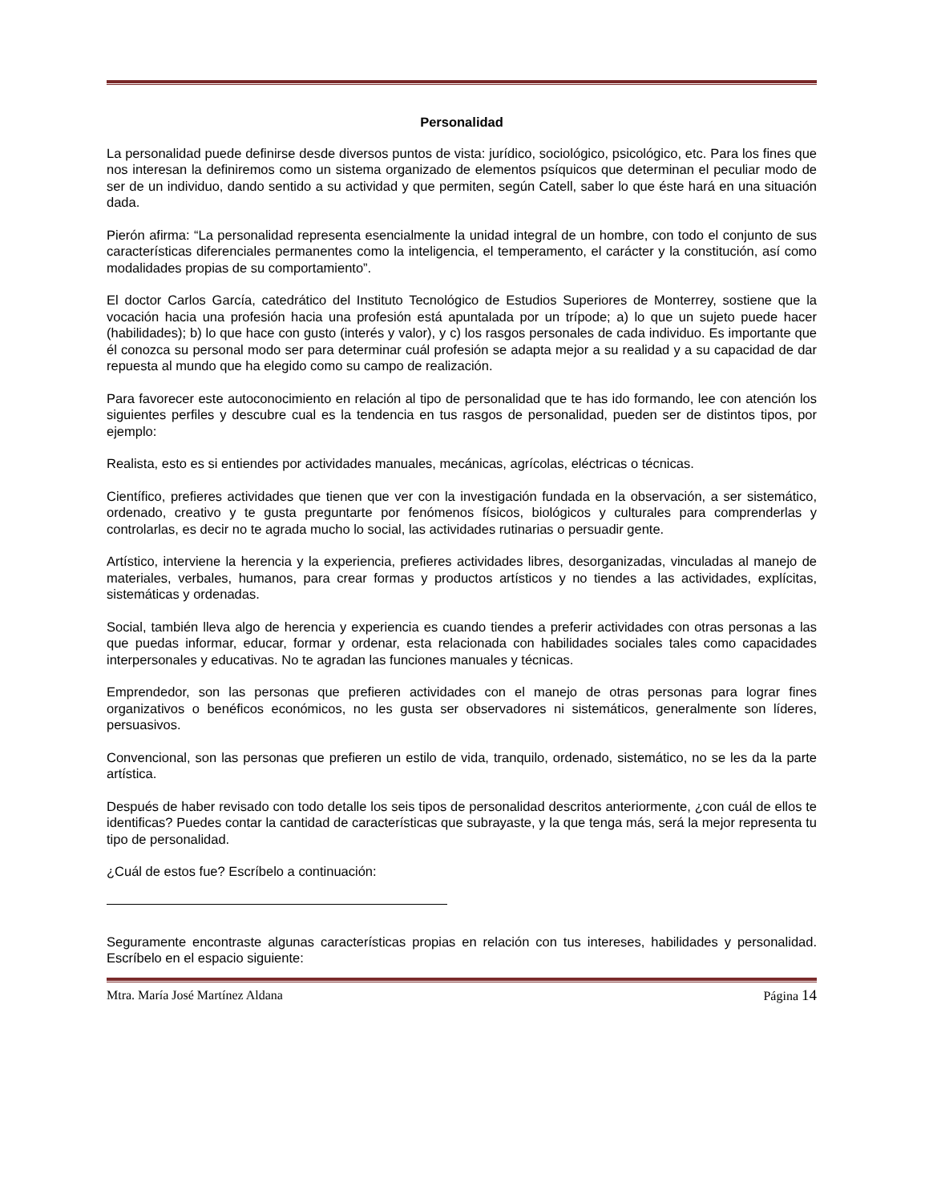Personalidad
La personalidad puede definirse desde diversos puntos de vista: jurídico, sociológico, psicológico, etc. Para los fines que nos interesan la definiremos como un sistema organizado de elementos psíquicos que determinan el peculiar modo de ser de un individuo, dando sentido a su actividad y que permiten, según Catell, saber lo que éste hará en una situación dada.
Pierón afirma: “La personalidad representa esencialmente la unidad integral de un hombre, con todo el conjunto de sus características diferenciales permanentes como la inteligencia, el temperamento, el carácter y la constitución, así como modalidades propias de su comportamiento”.
El doctor Carlos García, catedrático del Instituto Tecnológico de Estudios Superiores de Monterrey, sostiene que la vocación hacia una profesión hacia una profesión está apuntalada por un trípode; a) lo que un sujeto puede hacer (habilidades); b) lo que hace con gusto (interés y valor), y c) los rasgos personales de cada individuo. Es importante que él conozca su personal modo ser para determinar cuál profesión se adapta mejor a su realidad y a su capacidad de dar repuesta al mundo que ha elegido como su campo de realización.
Para favorecer este autoconocimiento en relación al tipo de personalidad que te has ido formando, lee con atención los siguientes perfiles y descubre cual es la tendencia en tus rasgos de personalidad, pueden ser de distintos tipos, por ejemplo:
Realista, esto es si entiendes por actividades manuales, mecánicas, agrícolas, eléctricas o técnicas.
Científico, prefieres actividades que tienen que ver con la investigación fundada en la observación, a ser sistemático, ordenado, creativo y te gusta preguntarte por fenómenos físicos, biológicos y culturales para comprenderlas y controlarlas, es decir no te agrada mucho lo social, las actividades rutinarias o persuadir gente.
Artístico, interviene la herencia y la experiencia, prefieres actividades libres, desorganizadas, vinculadas al manejo de materiales, verbales, humanos, para crear formas y productos artísticos y no tiendes a las actividades, explícitas, sistemáticas y ordenadas.
Social, también lleva algo de herencia y experiencia es cuando tiendes a preferir actividades con otras personas a las que puedas informar, educar, formar y ordenar, esta relacionada con habilidades sociales tales como capacidades interpersonales y educativas. No te agradan las funciones manuales y técnicas.
Emprendedor, son las personas que prefieren actividades con el manejo de otras personas para lograr fines organizativos o benéficos económicos, no les gusta ser observadores ni sistemáticos, generalmente son líderes, persuasivos.
Convencional, son las personas que prefieren un estilo de vida, tranquilo, ordenado, sistemático, no se les da la parte artística.
Después de haber revisado con todo detalle los seis tipos de personalidad descritos anteriormente, ¿con cuál de ellos te identificas? Puedes contar la cantidad de características que subrayaste, y la que tenga más, será la mejor representa tu tipo de personalidad.
¿Cuál de estos fue? Escríbelo a continuación:
Seguramente encontraste algunas características propias en relación con tus intereses, habilidades y personalidad. Escríbelo en el espacio siguiente:
Mtra. María José Martínez Aldana Página 14